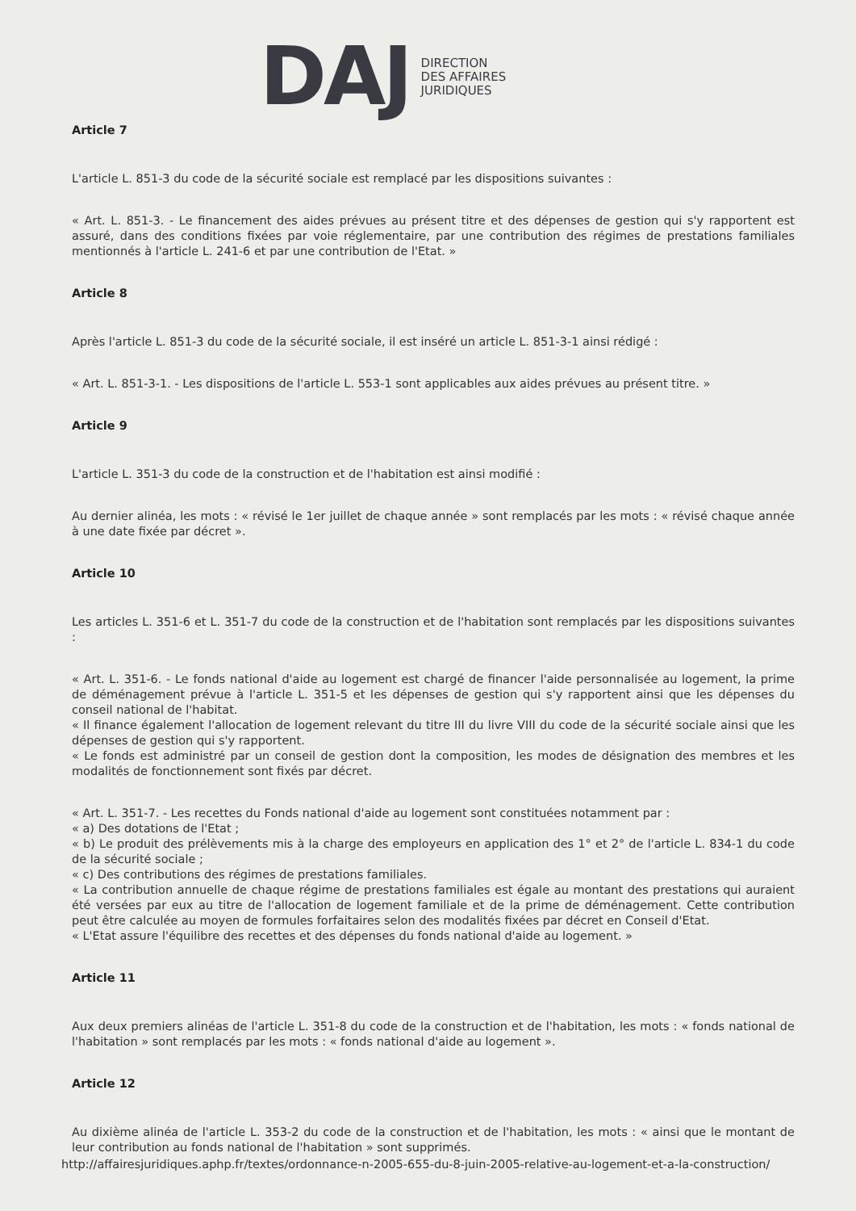DAJ
DIRECTION
DES AFFAIRES
JURIDIQUES
Article 7
L'article L. 851-3 du code de la sécurité sociale est remplacé par les dispositions suivantes :
« Art. L. 851-3. - Le financement des aides prévues au présent titre et des dépenses de gestion qui s'y rapportent est assuré, dans des conditions fixées par voie réglementaire, par une contribution des régimes de prestations familiales mentionnés à l'article L. 241-6 et par une contribution de l'Etat. »
Article 8
Après l'article L. 851-3 du code de la sécurité sociale, il est inséré un article L. 851-3-1 ainsi rédigé :
« Art. L. 851-3-1. - Les dispositions de l'article L. 553-1 sont applicables aux aides prévues au présent titre. »
Article 9
L'article L. 351-3 du code de la construction et de l'habitation est ainsi modifié :
Au dernier alinéa, les mots : « révisé le 1er juillet de chaque année » sont remplacés par les mots : « révisé chaque année à une date fixée par décret ».
Article 10
Les articles L. 351-6 et L. 351-7 du code de la construction et de l'habitation sont remplacés par les dispositions suivantes :
« Art. L. 351-6. - Le fonds national d'aide au logement est chargé de financer l'aide personnalisée au logement, la prime de déménagement prévue à l'article L. 351-5 et les dépenses de gestion qui s'y rapportent ainsi que les dépenses du conseil national de l'habitat.
« Il finance également l'allocation de logement relevant du titre III du livre VIII du code de la sécurité sociale ainsi que les dépenses de gestion qui s'y rapportent.
« Le fonds est administré par un conseil de gestion dont la composition, les modes de désignation des membres et les modalités de fonctionnement sont fixés par décret.
« Art. L. 351-7. - Les recettes du Fonds national d'aide au logement sont constituées notamment par :
« a) Des dotations de l'Etat ;
« b) Le produit des prélèvements mis à la charge des employeurs en application des 1° et 2° de l'article L. 834-1 du code de la sécurité sociale ;
« c) Des contributions des régimes de prestations familiales.
« La contribution annuelle de chaque régime de prestations familiales est égale au montant des prestations qui auraient été versées par eux au titre de l'allocation de logement familiale et de la prime de déménagement. Cette contribution peut être calculée au moyen de formules forfaitaires selon des modalités fixées par décret en Conseil d'Etat.
« L'Etat assure l'équilibre des recettes et des dépenses du fonds national d'aide au logement. »
Article 11
Aux deux premiers alinéas de l'article L. 351-8 du code de la construction et de l'habitation, les mots : « fonds national de l'habitation » sont remplacés par les mots : « fonds national d'aide au logement ».
Article 12
Au dixième alinéa de l'article L. 353-2 du code de la construction et de l'habitation, les mots : « ainsi que le montant de leur contribution au fonds national de l'habitation » sont supprimés.
http://affairesjuridiques.aphp.fr/textes/ordonnance-n-2005-655-du-8-juin-2005-relative-au-logement-et-a-la-construction/